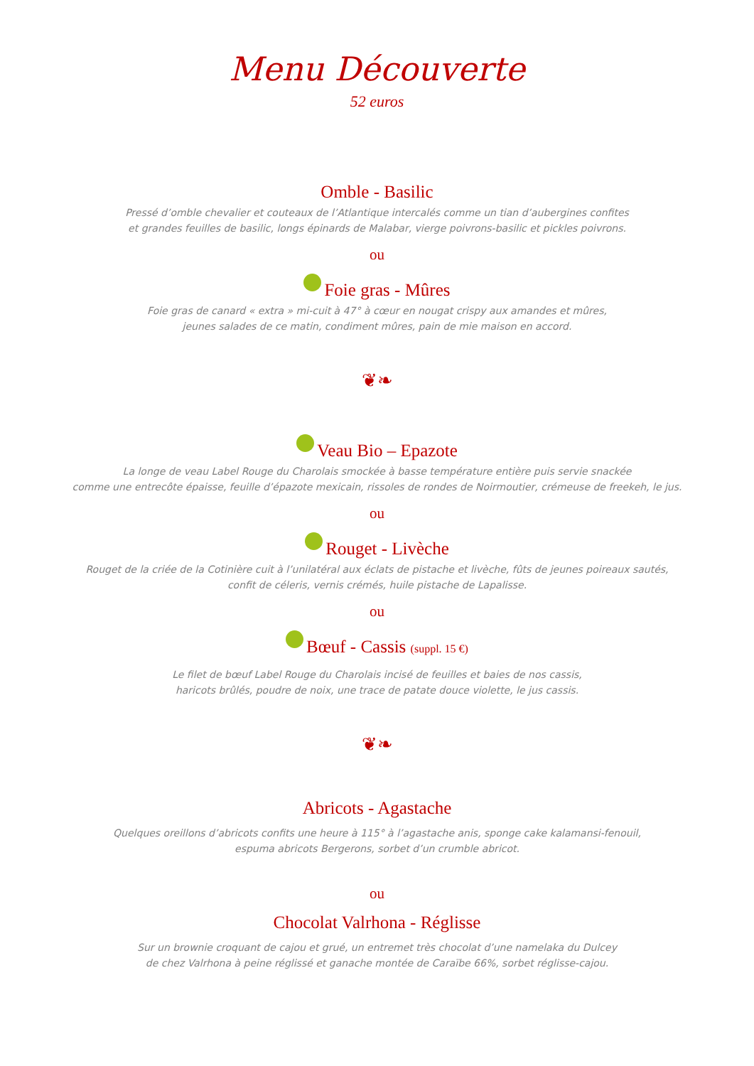Menu Découverte
52 euros
Omble - Basilic
Pressé d’omble chevalier et couteaux de l’Atlantique intercalés comme un tian d’aubergines confites
et grandes feuilles de basilic, longs épinards de Malabar, vierge poivrons-basilic et pickles poivrons.
ou
Foie gras - Mûres
Foie gras de canard « extra » mi-cuit à 47° à cœur en nougat crispy aux amandes et mûres,
jeunes salades de ce matin, condiment mûres, pain de mie maison en accord.
❦❧
Veau Bio – Epazote
La longe de veau Label Rouge du Charolais smockée à basse température entière puis servie snackée
comme une entrecôte épaisse, feuille d’épazote mexicain, rissoles de rondes de Noirmoutier, crémeuse de freekeh, le jus.
ou
Rouget - Livèche
Rouget de la criée de la Cotinière cuit à l’unilatéral aux éclats de pistache et livèche, fûts de jeunes poireaux sautés,
confit de céleris, vernis crémés, huile pistache de Lapalisse.
ou
Bœuf - Cassis (suppl. 15 €)
Le filet de bœuf Label Rouge du Charolais incisé de feuilles et baies de nos cassis,
haricots brûlés, poudre de noix, une trace de patate douce violette, le jus cassis.
❦❧
Abricots - Agastache
Quelques oreillons d’abricots confits une heure à 115° à l’agastache anis, sponge cake kalamansi-fenouil,
espuma abricots Bergerons, sorbet d’un crumble abricot.
ou
Chocolat Valrhona - Réglisse
Sur un brownie croquant de cajou et grué, un entremet très chocolat d’une namelaka du Dulcey
de chez Valrhona à peine réglissé et ganache montée de Caraïbe 66%, sorbet réglisse-cajou.